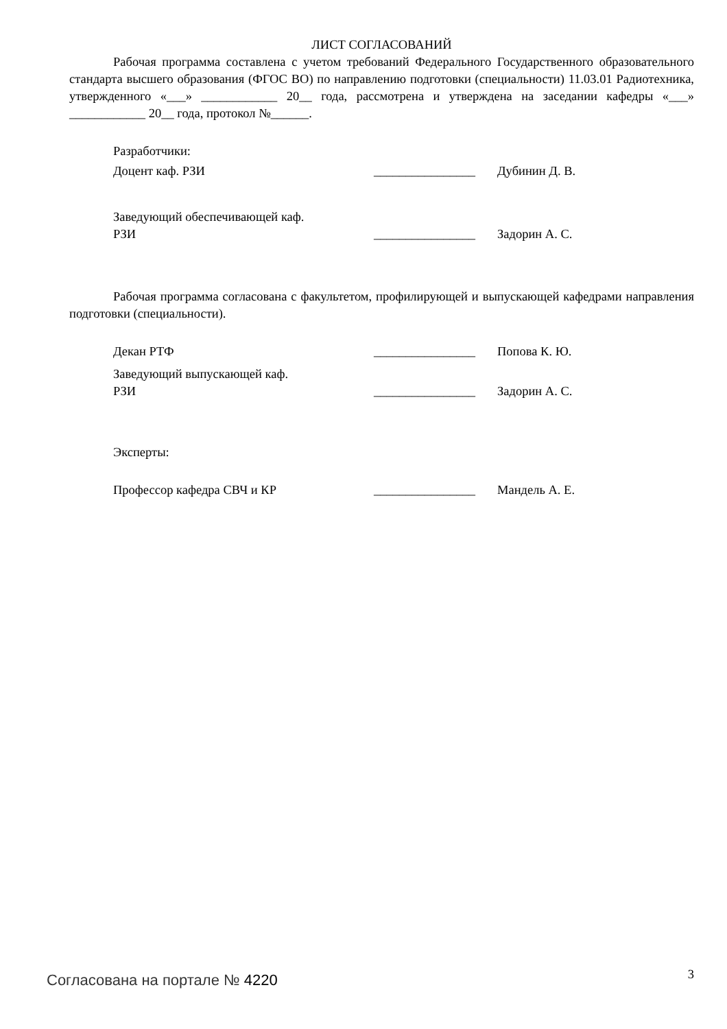ЛИСТ СОГЛАСОВАНИЙ
Рабочая программа составлена с учетом требований Федерального Государственного образовательного стандарта высшего образования (ФГОС ВО) по направлению подготовки (специальности) 11.03.01 Радиотехника, утвержденного «___» ____________ 20__ года, рассмотрена и утверждена на заседании кафедры «___» ____________ 20__ года, протокол №______.
Разработчики:
Доцент каф. РЗИ ________________ Дубинин Д. В.
Заведующий обеспечивающей каф.
РЗИ
________________ Задорин А. С.
Рабочая программа согласована с факультетом, профилирующей и выпускающей кафедрами направления подготовки (специальности).
Декан РТФ ________________ Попова К. Ю.
Заведующий выпускающей каф.
РЗИ
________________ Задорин А. С.
Эксперты:
Профессор кафедра СВЧ и КР ________________ Мандель А. Е.
Согласована на портале № 4220 3